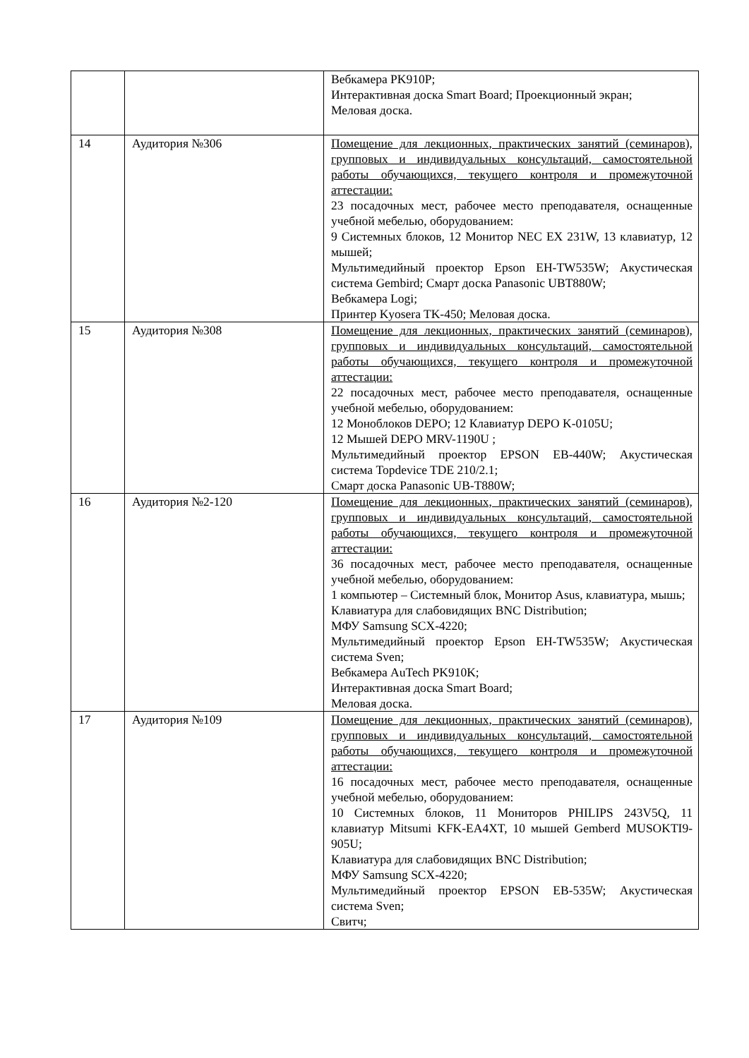| | | Вебкамера PK910P; Интерактивная доска Smart Board; Проекционный экран; Меловая доска. |
| 14 | Аудитория №306 | Помещение для лекционных, практических занятий (семинаров), групповых и индивидуальных консультаций, самостоятельной работы обучающихся, текущего контроля и промежуточной аттестации: 23 посадочных мест, рабочее место преподавателя, оснащенные учебной мебелью, оборудованием: 9 Системных блоков, 12 Монитор NEC EX 231W, 13 клавиатур, 12 мышей; Мультимедийный проектор Epson EH-TW535W; Акустическая система Gembird; Смарт доска Panasonic UBT880W; Вебкамера Logi; Принтер Kyosera TK-450; Меловая доска. |
| 15 | Аудитория №308 | Помещение для лекционных, практических занятий (семинаров), групповых и индивидуальных консультаций, самостоятельной работы обучающихся, текущего контроля и промежуточной аттестации: 22 посадочных мест, рабочее место преподавателя, оснащенные учебной мебелью, оборудованием: 12 Моноблоков DEPO; 12 Клавиатур DEPO K-0105U; 12 Мышей DEPO MRV-1190U ; Мультимедийный проектор EPSON EB-440W; Акустическая система Topdevice TDE 210/2.1; Смарт доска Panasonic UB-T880W; |
| 16 | Аудитория №2-120 | Помещение для лекционных, практических занятий (семинаров), групповых и индивидуальных консультаций, самостоятельной работы обучающихся, текущего контроля и промежуточной аттестации: 36 посадочных мест, рабочее место преподавателя, оснащенные учебной мебелью, оборудованием: 1 компьютер – Системный блок, Монитор Asus, клавиатура, мышь; Клавиатура для слабовидящих BNC Distribution; МФУ Samsung SCX-4220; Мультимедийный проектор Epson EH-TW535W; Акустическая система Sven; Вебкамера AuTech PK910K; Интерактивная доска Smart Board; Меловая доска. |
| 17 | Аудитория №109 | Помещение для лекционных, практических занятий (семинаров), групповых и индивидуальных консультаций, самостоятельной работы обучающихся, текущего контроля и промежуточной аттестации: 16 посадочных мест, рабочее место преподавателя, оснащенные учебной мебелью, оборудованием: 10 Системных блоков, 11 Мониторов PHILIPS 243V5Q, 11 клавиатур Mitsumi KFK-EA4XT, 10 мышей Gemberd MUSOKTI9-905U; Клавиатура для слабовидящих BNC Distribution; МФУ Samsung SCX-4220; Мультимедийный проектор EPSON EB-535W; Акустическая система Sven; Свитч; |